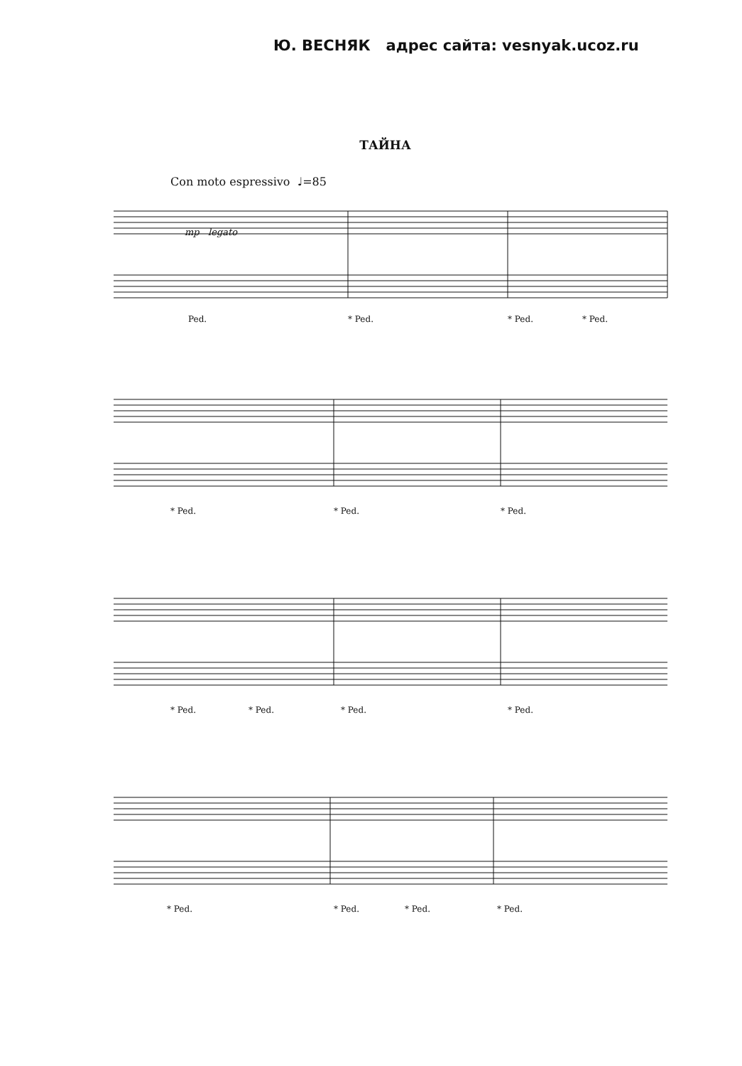Ю. ВЕСНЯК адрес сайта: vesnyak.ucoz.ru
ТАЙНА
Con moto espressivo ♩=85
mp legato
Ped. * Ped. * Ped. * Ped.
* Ped. * Ped. * Ped.
* Ped. * Ped. * Ped. * Ped.
* Ped. * Ped. * Ped. * Ped.